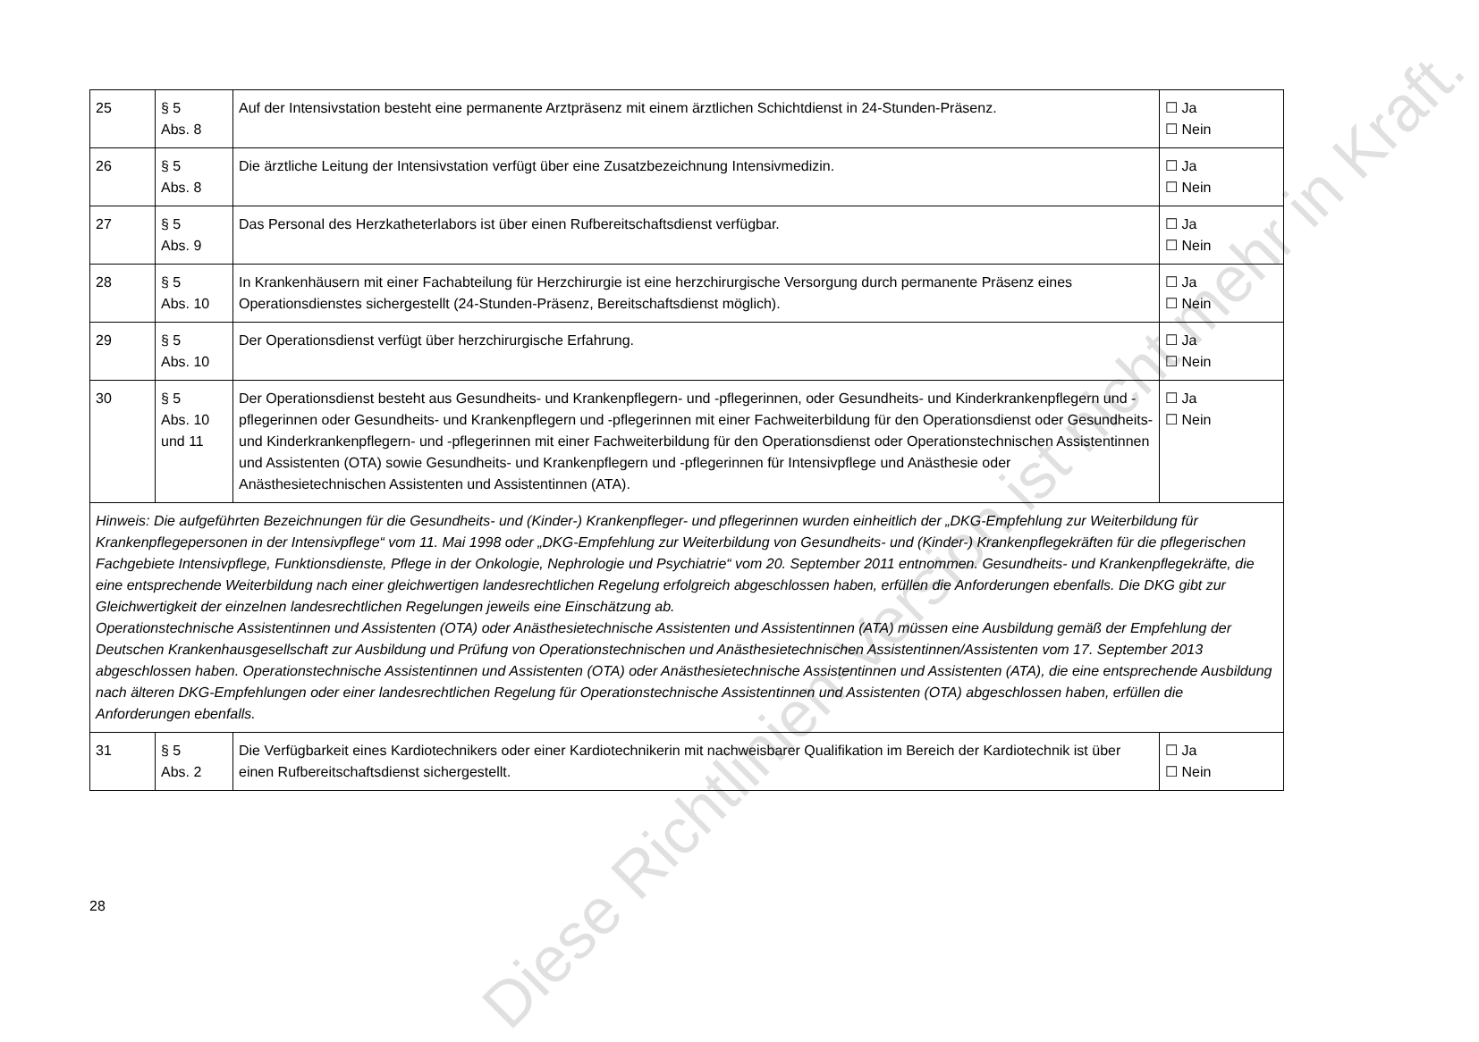| 25 | § 5 Abs. 8 | Auf der Intensivstation besteht eine permanente Arztpräsenz mit einem ärztlichen Schichtdienst in 24-Stunden-Präsenz. | ☐ Ja ☐ Nein |
| 26 | § 5 Abs. 8 | Die ärztliche Leitung der Intensivstation verfügt über eine Zusatzbezeichnung Intensivmedizin. | ☐ Ja ☐ Nein |
| 27 | § 5 Abs. 9 | Das Personal des Herzkatheterlabors ist über einen Rufbereitschaftsdienst verfügbar. | ☐ Ja ☐ Nein |
| 28 | § 5 Abs. 10 | In Krankenhäusern mit einer Fachabteilung für Herzchirurgie ist eine herzchirurgische Versorgung durch permanente Präsenz eines Operationsdienstes sichergestellt (24-Stunden-Präsenz, Bereitschaftsdienst möglich). | ☐ Ja ☐ Nein |
| 29 | § 5 Abs. 10 | Der Operationsdienst verfügt über herzchirurgische Erfahrung. | ☐ Ja ☐ Nein |
| 30 | § 5 Abs. 10 und 11 | Der Operationsdienst besteht aus Gesundheits- und Krankenpflegern- und -pflegerinnen, oder Gesundheits- und Kinderkrankenpflegern und -pflegerinnen oder Gesundheits- und Krankenpflegern und -pflegerinnen mit einer Fachweiterbildung für den Operationsdienst oder Gesundheits- und Kinderkrankenpflegern- und -pflegerinnen mit einer Fachweiterbildung für den Operationsdienst oder Operationstechnischen Assistentinnen und Assistenten (OTA) sowie Gesundheits- und Krankenpflegern und -pflegerinnen für Intensivpflege und Anästhesie oder Anästhesietechnischen Assistenten und Assistentinnen (ATA). | ☐ Ja ☐ Nein |
| Hinweis: Die aufgeführten Bezeichnungen für die Gesundheits- und (Kinder-) Krankenpfleger- und pflegerinnen wurden einheitlich der „DKG-Empfehlung zur Weiterbildung für Krankenpflegepersonen in der Intensivpflege“ vom 11. Mai 1998 oder „DKG-Empfehlung zur Weiterbildung von Gesundheits- und (Kinder-) Krankenpflegekräften für die pflegerischen Fachgebiete Intensivpflege, Funktionsdienste, Pflege in der Onkologie, Nephrologie und Psychiatrie“ vom 20. September 2011 entnommen. Gesundheits- und Krankenpflegekräfte, die eine entsprechende Weiterbildung nach einer gleichwertigen landesrechtlichen Regelung erfolgreich abgeschlossen haben, erfüllen die Anforderungen ebenfalls. Die DKG gibt zur Gleichwertigkeit der einzelnen landesrechtlichen Regelungen jeweils eine Einschätzung ab. Operationstechnische Assistentinnen und Assistenten (OTA) oder Anästhesietechnische Assistenten und Assistentinnen (ATA) müssen eine Ausbildung gemäß der Empfehlung der Deutschen Krankenhausgesellschaft zur Ausbildung und Prüfung von Operationstechnischen und Anästhesietechnischen Assistentinnen/Assistenten vom 17. September 2013 abgeschlossen haben. Operationstechnische Assistentinnen und Assistenten (OTA) oder Anästhesietechnische Assistentinnen und Assistenten (ATA), die eine entsprechende Ausbildung nach älteren DKG-Empfehlungen oder einer landesrechtlichen Regelung für Operationstechnische Assistentinnen und Assistenten (OTA) abgeschlossen haben, erfüllen die Anforderungen ebenfalls. | | | |
| 31 | § 5 Abs. 2 | Die Verfügbarkeit eines Kardiotechnikers oder einer Kardiotechnikerin mit nachweisbarer Qualifikation im Bereich der Kardiotechnik ist über einen Rufbereitschaftsdienst sichergestellt. | ☐ Ja ☐ Nein |
28
Diese Richtlinien-Version ist nicht mehr in Kraft.